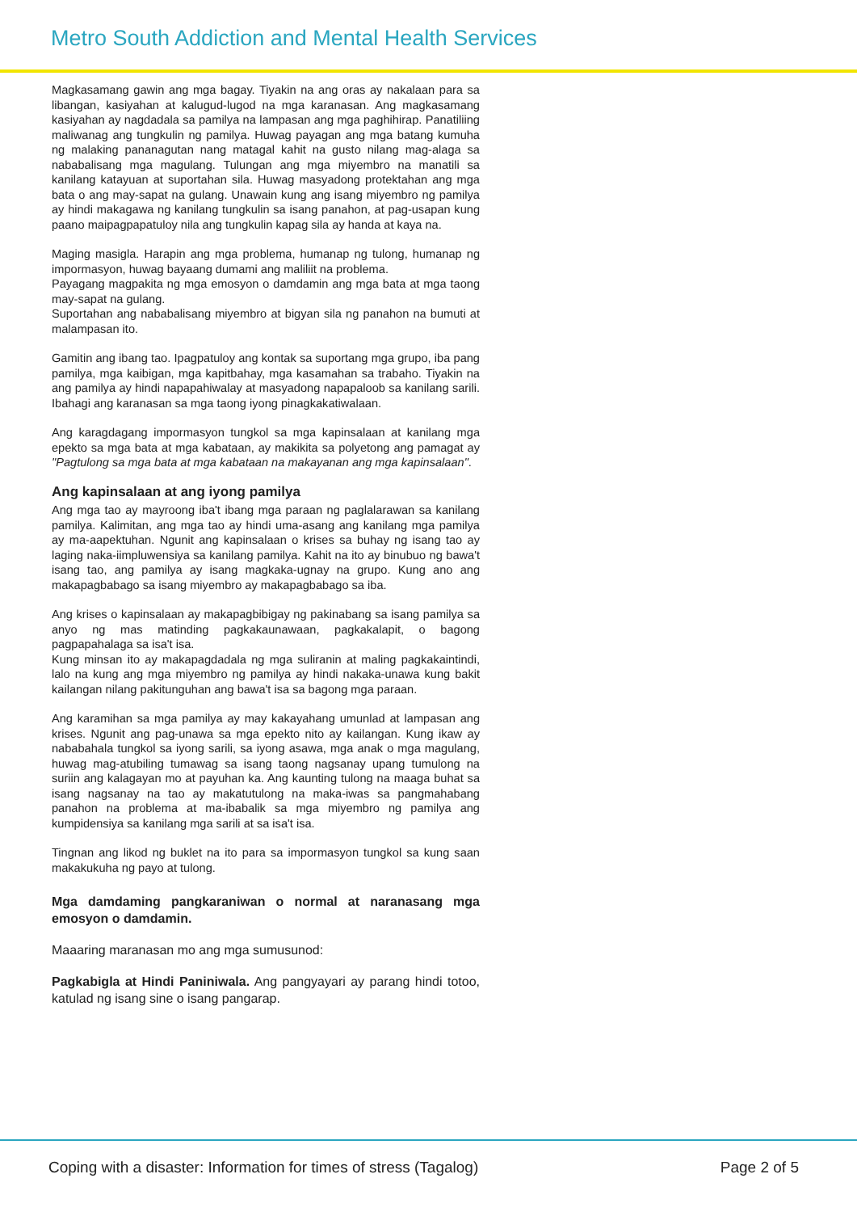Metro South Addiction and Mental Health Services
Magkasamang gawin ang mga bagay. Tiyakin na ang oras ay nakalaan para sa libangan, kasiyahan at kalugud-lugod na mga karanasan. Ang magkasamang kasiyahan ay nagdadala sa pamilya na lampasan ang mga paghihirap. Panatiliing maliwanag ang tungkulin ng pamilya. Huwag payagan ang mga batang kumuha ng malaking pananagutan nang matagal kahit na gusto nilang mag-alaga sa nababalisang mga magulang. Tulungan ang mga miyembro na manatili sa kanilang katayuan at suportahan sila. Huwag masyadong protektahan ang mga bata o ang may-sapat na gulang. Unawain kung ang isang miyembro ng pamilya ay hindi makagawa ng kanilang tungkulin sa isang panahon, at pag-usapan kung paano maipagpapatuloy nila ang tungkulin kapag sila ay handa at kaya na.
Maging masigla. Harapin ang mga problema, humanap ng tulong, humanap ng impormasyon, huwag bayaang dumami ang maliliit na problema.
Payagang magpakita ng mga emosyon o damdamin ang mga bata at mga taong may-sapat na gulang.
Suportahan ang nababalisang miyembro at bigyan sila ng panahon na bumuti at malampasan ito.
Gamitin ang ibang tao. Ipagpatuloy ang kontak sa suportang mga grupo, iba pang pamilya, mga kaibigan, mga kapitbahay, mga kasamahan sa trabaho. Tiyakin na ang pamilya ay hindi napapahiwalay at masyadong napapaloob sa kanilang sarili. Ibahagi ang karanasan sa mga taong iyong pinagkakatiwalaan.
Ang karagdagang impormasyon tungkol sa mga kapinsalaan at kanilang mga epekto sa mga bata at mga kabataan, ay makikita sa polyetong ang pamagat ay "Pagtulong sa mga bata at mga kabataan na makayanan ang mga kapinsalaan".
Ang kapinsalaan at ang iyong pamilya
Ang mga tao ay mayroong iba't ibang mga paraan ng paglalarawan sa kanilang pamilya. Kalimitan, ang mga tao ay hindi uma-asang ang kanilang mga pamilya ay ma-aapektuhan. Ngunit ang kapinsalaan o krises sa buhay ng isang tao ay laging naka-iimpluwensiya sa kanilang pamilya. Kahit na ito ay binubuo ng bawa't isang tao, ang pamilya ay isang magkaka-ugnay na grupo. Kung ano ang makapagbabago sa isang miyembro ay makapagbabago sa iba.
Ang krises o kapinsalaan ay makapagbibigay ng pakinabang sa isang pamilya sa anyo ng mas matinding pagkakaunawaan, pagkakalapit, o bagong pagpapahalaga sa isa't isa.
Kung minsan ito ay makapagdadala ng mga suliranin at maling pagkakaintindi, lalo na kung ang mga miyembro ng pamilya ay hindi nakaka-unawa kung bakit kailangan nilang pakitunguhan ang bawa't isa sa bagong mga paraan.
Ang karamihan sa mga pamilya ay may kakayahang umunlad at lampasan ang krises. Ngunit ang pag-unawa sa mga epekto nito ay kailangan. Kung ikaw ay nababahala tungkol sa iyong sarili, sa iyong asawa, mga anak o mga magulang, huwag mag-atubiling tumawag sa isang taong nagsanay upang tumulong na suriin ang kalagayan mo at payuhan ka. Ang kaunting tulong na maaga buhat sa isang nagsanay na tao ay makatutulong na maka-iwas sa pangmahabang panahon na problema at ma-ibabalik sa mga miyembro ng pamilya ang kumpidensiya sa kanilang mga sarili at sa isa't isa.
Tingnan ang likod ng buklet na ito para sa impormasyon tungkol sa kung saan makakukuha ng payo at tulong.
Mga damdaming pangkaraniwan o normal at naranasang mga emosyon o damdamin.
Maaaring maranasan mo ang mga sumusunod:
Pagkabigla at Hindi Paniniwala. Ang pangyayari ay parang hindi totoo, katulad ng isang sine o isang pangarap.
Coping with a disaster: Information for times of stress (Tagalog) Page 2 of 5